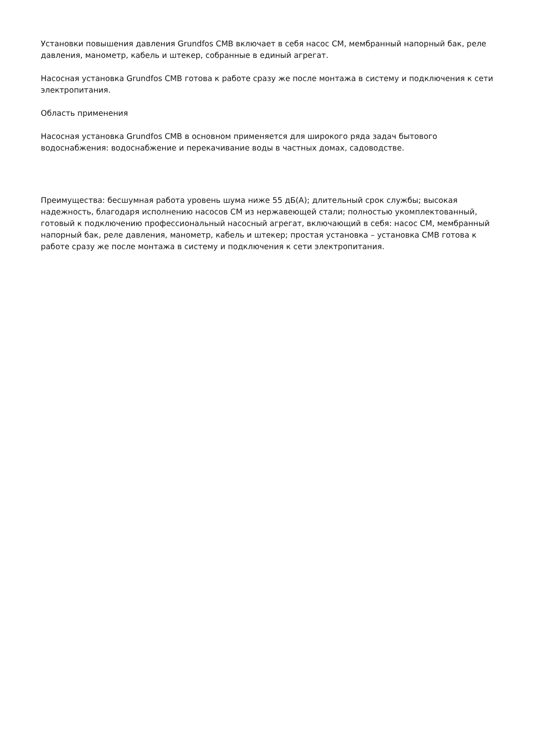Установки повышения давления Grundfos CMB включает в себя насос CM, мембранный напорный бак, реле давления, манометр, кабель и штекер, собранные в единый агрегат.
Насосная установка Grundfos CMB готова к работе сразу же после монтажа в систему и подключения к сети электропитания.
Область применения
Насосная установка Grundfos CMB в основном применяется для широкого ряда задач бытового водоснабжения: водоснабжение и перекачивание воды в частных домах, садоводстве.
Преимущества: бесшумная работа уровень шума ниже 55 дБ(А); длительный срок службы; высокая надежность, благодаря исполнению насосов CM из нержавеющей стали; полностью укомплектованный, готовый к подключению профессиональный насосный агрегат, включающий в себя: насос CM, мембранный напорный бак, реле давления, манометр, кабель и штекер; простая установка – установка CMB готова к работе сразу же после монтажа в систему и подключения к сети электропитания.